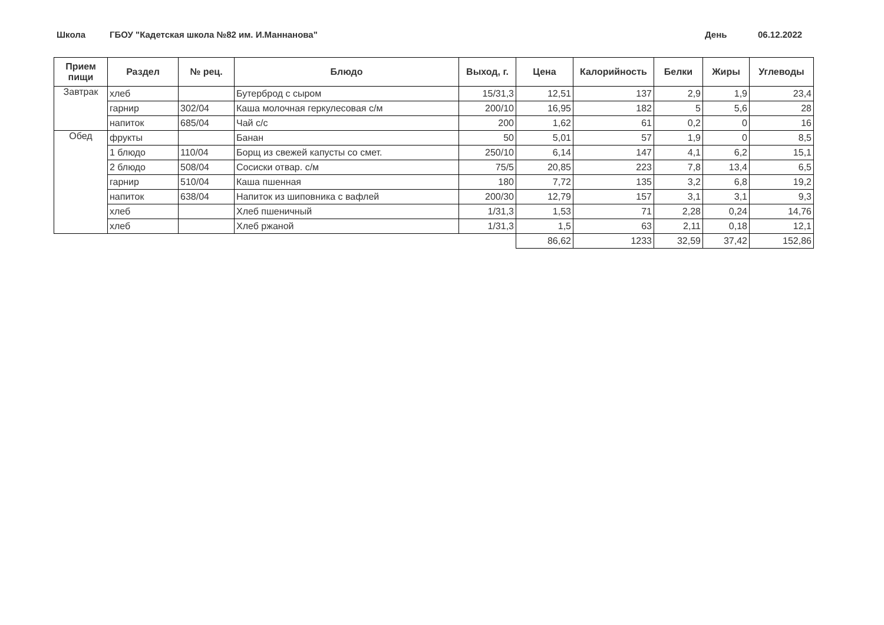Школа ГБОУ "Кадетская школа №82 им. И.Маннанова" День 06.12.2022
| Прием пищи | Раздел | № рец. | Блюдо | Выход, г. | Цена | Калорийность | Белки | Жиры | Углеводы |
| --- | --- | --- | --- | --- | --- | --- | --- | --- | --- |
| Завтрак | хлеб | | Бутерброд с сыром | 15/31,3 | 12,51 | 137 | 2,9 | 1,9 | 23,4 |
| | гарнир | 302/04 | Каша молочная геркулесовая с/м | 200/10 | 16,95 | 182 | 5 | 5,6 | 28 |
| | напиток | 685/04 | Чай с/с | 200 | 1,62 | 61 | 0,2 | 0 | 16 |
| Обед | фрукты | | Банан | 50 | 5,01 | 57 | 1,9 | 0 | 8,5 |
| | 1 блюдо | 110/04 | Борщ из свежей капусты со смет. | 250/10 | 6,14 | 147 | 4,1 | 6,2 | 15,1 |
| | 2 блюдо | 508/04 | Сосиски отвар. с/м | 75/5 | 20,85 | 223 | 7,8 | 13,4 | 6,5 |
| | гарнир | 510/04 | Каша пшенная | 180 | 7,72 | 135 | 3,2 | 6,8 | 19,2 |
| | напиток | 638/04 | Напиток из шиповника с вафлей | 200/30 | 12,79 | 157 | 3,1 | 3,1 | 9,3 |
| | хлеб | | Хлеб пшеничный | 1/31,3 | 1,53 | 71 | 2,28 | 0,24 | 14,76 |
| | хлеб | | Хлеб ржаной | 1/31,3 | 1,5 | 63 | 2,11 | 0,18 | 12,1 |
| | | | | | 86,62 | 1233 | 32,59 | 37,42 | 152,86 |